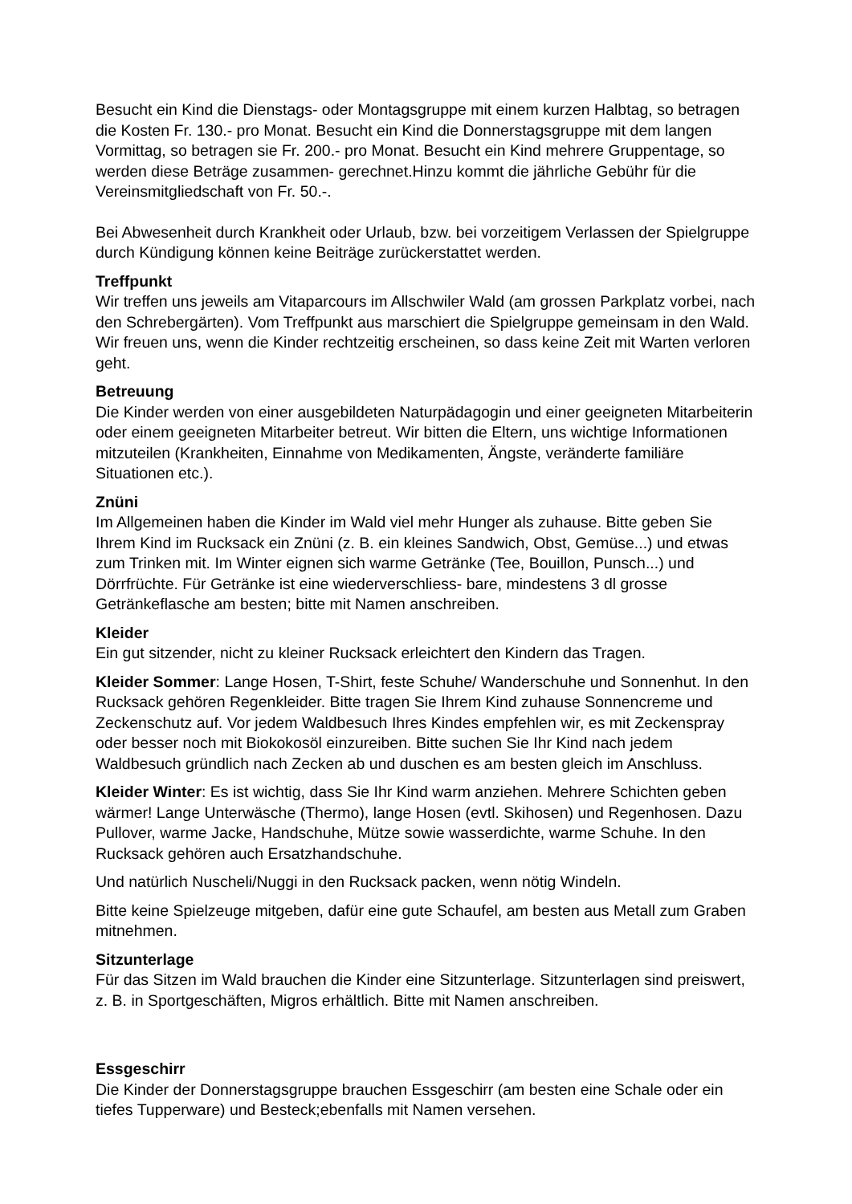Besucht ein Kind die Dienstags- oder Montagsgruppe mit einem kurzen Halbtag, so betragen die Kosten Fr. 130.- pro Monat. Besucht ein Kind die Donnerstagsgruppe mit dem langen Vormittag, so betragen sie Fr. 200.- pro Monat. Besucht ein Kind mehrere Gruppentage, so werden diese Beträge zusammen- gerechnet.Hinzu kommt die jährliche Gebühr für die Vereinsmitgliedschaft von Fr. 50.-.
Bei Abwesenheit durch Krankheit oder Urlaub, bzw. bei vorzeitigem Verlassen der Spielgruppe durch Kündigung können keine Beiträge zurückerstattet werden.
Treffpunkt
Wir treffen uns jeweils am Vitaparcours im Allschwiler Wald (am grossen Parkplatz vorbei, nach den Schrebergärten). Vom Treffpunkt aus marschiert die Spielgruppe gemeinsam in den Wald. Wir freuen uns, wenn die Kinder rechtzeitig erscheinen, so dass keine Zeit mit Warten verloren geht.
Betreuung
Die Kinder werden von einer ausgebildeten Naturpädagogin und einer geeigneten Mitarbeiterin oder einem geeigneten Mitarbeiter betreut. Wir bitten die Eltern, uns wichtige Informationen mitzuteilen (Krankheiten, Einnahme von Medikamenten, Ängste, veränderte familiäre Situationen etc.).
Znüni
Im Allgemeinen haben die Kinder im Wald viel mehr Hunger als zuhause. Bitte geben Sie Ihrem Kind im Rucksack ein Znüni (z. B. ein kleines Sandwich, Obst, Gemüse...) und etwas zum Trinken mit. Im Winter eignen sich warme Getränke (Tee, Bouillon, Punsch...) und Dörrfrüchte. Für Getränke ist eine wiederverschliess- bare, mindestens 3 dl grosse Getränkeflasche am besten; bitte mit Namen anschreiben.
Kleider
Ein gut sitzender, nicht zu kleiner Rucksack erleichtert den Kindern das Tragen.
Kleider Sommer: Lange Hosen, T-Shirt, feste Schuhe/ Wanderschuhe und Sonnenhut. In den Rucksack gehören Regenkleider. Bitte tragen Sie Ihrem Kind zuhause Sonnencreme und Zeckenschutz auf. Vor jedem Waldbesuch Ihres Kindes empfehlen wir, es mit Zeckenspray oder besser noch mit Biokokosöl einzureiben. Bitte suchen Sie Ihr Kind nach jedem Waldbesuch gründlich nach Zecken ab und duschen es am besten gleich im Anschluss.
Kleider Winter: Es ist wichtig, dass Sie Ihr Kind warm anziehen. Mehrere Schichten geben wärmer! Lange Unterwäsche (Thermo), lange Hosen (evtl. Skihosen) und Regenhosen. Dazu Pullover, warme Jacke, Handschuhe, Mütze sowie wasserdichte, warme Schuhe. In den Rucksack gehören auch Ersatzhandschuhe.
Und natürlich Nuscheli/Nuggi in den Rucksack packen, wenn nötig Windeln.
Bitte keine Spielzeuge mitgeben, dafür eine gute Schaufel, am besten aus Metall zum Graben mitnehmen.
Sitzunterlage
Für das Sitzen im Wald brauchen die Kinder eine Sitzunterlage. Sitzunterlagen sind preiswert, z. B. in Sportgeschäften, Migros erhältlich. Bitte mit Namen anschreiben.
Essgeschirr
Die Kinder der Donnerstagsgruppe brauchen Essgeschirr (am besten eine Schale oder ein tiefes Tupperware) und Besteck;ebenfalls mit Namen versehen.